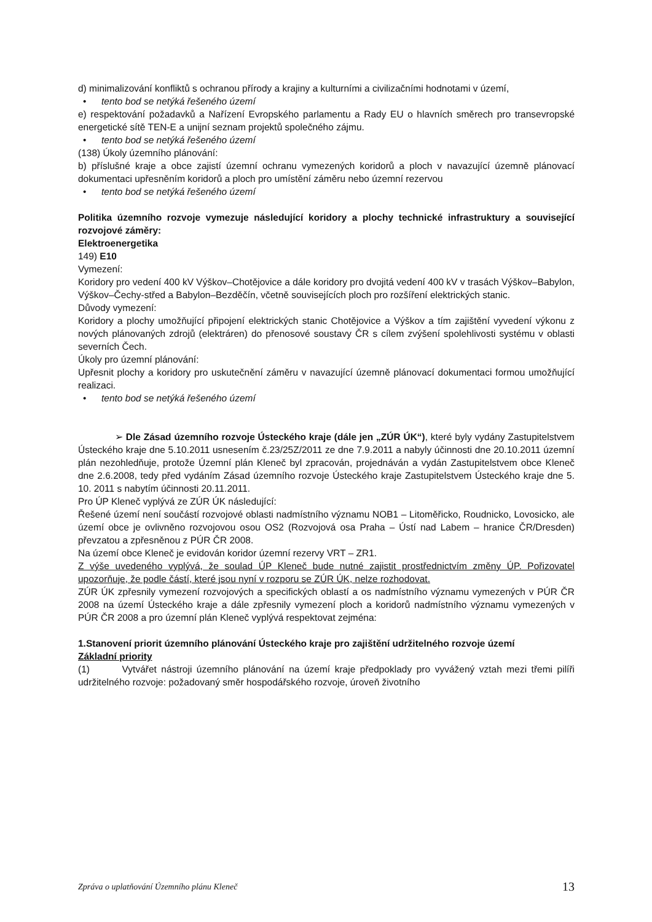d) minimalizování konfliktů s ochranou přírody a krajiny a kulturními a civilizačními hodnotami v území,
• tento bod se netýká řešeného území
e) respektování požadavků a Nařízení Evropského parlamentu a Rady EU o hlavních směrech pro transevropské energetické sítě TEN-E a unijní seznam projektů společného zájmu.
• tento bod se netýká řešeného území
(138) Úkoly územního plánování:
b) příslušné kraje a obce zajistí územní ochranu vymezených koridorů a ploch v navazující územně plánovací dokumentaci upřesněním koridorů a ploch pro umístění záměru nebo územní rezervou
• tento bod se netýká řešeného území
Politika územního rozvoje vymezuje následující koridory a plochy technické infrastruktury a související rozvojové záměry:
Elektroenergetika
149) E10
Vymezení:
Koridory pro vedení 400 kV Výškov–Chotějovice a dále koridory pro dvojitá vedení 400 kV v trasách Výškov–Babylon, Výškov–Čechy-střed a Babylon–Bezděčín, včetně souvisejících ploch pro rozšíření elektrických stanic.
Důvody vymezení:
Koridory a plochy umožňující připojení elektrických stanic Chotějovice a Výškov a tím zajištění vyvedení výkonu z nových plánovaných zdrojů (elektráren) do přenosové soustavy ČR s cílem zvýšení spolehlivosti systému v oblasti severních Čech.
Úkoly pro územní plánování:
Upřesnit plochy a koridory pro uskutečnění záměru v navazující územně plánovací dokumentaci formou umožňující realizaci.
• tento bod se netýká řešeného území
➢ Dle Zásad územního rozvoje Ústeckého kraje (dále jen „ZÚR ÚK“), které byly vydány Zastupitelstvem Ústeckého kraje dne 5.10.2011 usnesením č.23/25Z/2011 ze dne 7.9.2011 a nabyly účinnosti dne 20.10.2011 územní plán nezohledňuje, protože Územní plán Kleneč byl zpracován, projednáván a vydán Zastupitelstvem obce Kleneč dne 2.6.2008, tedy před vydáním Zásad územního rozvoje Ústeckého kraje Zastupitelstvem Ústeckého kraje dne 5. 10. 2011 s nabytím účinnosti 20.11.2011.
Pro ÚP Kleneč vyplývá ze ZÚR ÚK následující:
Řešené území není součástí rozvojové oblasti nadmístního významu NOB1 – Litoměřicko, Roudnicko, Lovosicko, ale území obce je ovlivněno rozvojovou osou OS2 (Rozvojová osa Praha – Ústí nad Labem – hranice ČR/Dresden) převzatou a zpřesněnou z PÚR ČR 2008.
Na území obce Kleneč je evidován koridor územní rezervy VRT – ZR1.
Z výše uvedeného vyplývá, že soulad ÚP Kleneč bude nutné zajistit prostřednictvím změny ÚP. Pořizovatel upozorňuje, že podle částí, které jsou nyní v rozporu se ZÚR ÚK, nelze rozhodovat.
ZÚR ÚK zpřesnily vymezení rozvojových a specifických oblastí a os nadmístního významu vymezených v PÚR ČR 2008 na území Ústeckého kraje a dále zpřesnily vymezení ploch a koridorů nadmístního významu vymezených v PÚR ČR 2008 a pro územní plán Kleneč vyplývá respektovat zejména:
1.Stanovení priorit územního plánování Ústeckého kraje pro zajištění udržitelného rozvoje území
Základní priority
(1) Vytvářet nástroji územního plánování na území kraje předpoklady pro vyvážený vztah mezi třemi pilíři udržitelného rozvoje: požadovaný směr hospodářského rozvoje, úroveň životního
Zpráva o uplatňování Územního plánu Kleneč 13